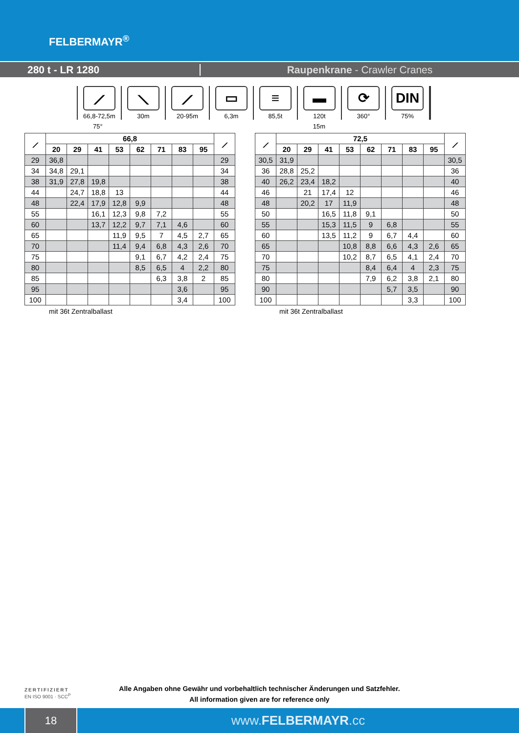FELBERMAYR<sup>®</sup>
280 t - LR 1280 Raupenkrane - Crawler Cranes
⟋
66,8-72,5m
⟍
30m
⟋
20-95m
▭
6,3m
≡
85,5t
▬
120t
⟳
360°
DIN
75%
75° 15m
| ⟋ | 66,8 | | | | | | | | ⟋ |
| --- | --- | --- | --- | --- | --- | --- | --- | --- | --- |
| | 20 | 29 | 41 | 53 | 62 | 71 | 83 | 95 | |
| 29 | 36,8 | | | | | | | | 29 |
| 34 | 34,8 | 29,1 | | | | | | | 34 |
| 38 | 31,9 | 27,8 | 19,8 | | | | | | 38 |
| 44 | | 24,7 | 18,8 | 13 | | | | | 44 |
| 48 | | 22,4 | 17,9 | 12,8 | 9,9 | | | | 48 |
| 55 | | | 16,1 | 12,3 | 9,8 | 7,2 | | | 55 |
| 60 | | | 13,7 | 12,2 | 9,7 | 7,1 | 4,6 | | 60 |
| 65 | | | | 11,9 | 9,5 | 7 | 4,5 | 2,7 | 65 |
| 70 | | | | 11,4 | 9,4 | 6,8 | 4,3 | 2,6 | 70 |
| 75 | | | | | 9,1 | 6,7 | 4,2 | 2,4 | 75 |
| 80 | | | | | 8,5 | 6,5 | 4 | 2,2 | 80 |
| 85 | | | | | | 6,3 | 3,8 | 2 | 85 |
| 95 | | | | | | | 3,6 | | 95 |
| 100 | | | | | | | 3,4 | | 100 |
mit 36t Zentralballast
| ⟋ | 72,5 | | | | | | | | ⟋ |
| --- | --- | --- | --- | --- | --- | --- | --- | --- | --- |
| | 20 | 29 | 41 | 53 | 62 | 71 | 83 | 95 | |
| 30,5 | 31,9 | | | | | | | | 30,5 |
| 36 | 28,8 | 25,2 | | | | | | | 36 |
| 40 | 26,2 | 23,4 | 18,2 | | | | | | 40 |
| 46 | | 21 | 17,4 | 12 | | | | | 46 |
| 48 | | 20,2 | 17 | 11,9 | | | | | 48 |
| 50 | | | 16,5 | 11,8 | 9,1 | | | | 50 |
| 55 | | | 15,3 | 11,5 | 9 | 6,8 | | | 55 |
| 60 | | | 13,5 | 11,2 | 9 | 6,7 | 4,4 | | 60 |
| 65 | | | | 10,8 | 8,8 | 6,6 | 4,3 | 2,6 | 65 |
| 70 | | | | 10,2 | 8,7 | 6,5 | 4,1 | 2,4 | 70 |
| 75 | | | | | 8,4 | 6,4 | 4 | 2,3 | 75 |
| 80 | | | | | 7,9 | 6,2 | 3,8 | 2,1 | 80 |
| 90 | | | | | | 5,7 | 3,5 | | 90 |
| 100 | | | | | | | 3,3 | | 100 |
mit 36t Zentralballast
ZERTIFIZIERT
EN ISO 9001 · SCC<sup>P</sup>
Alle Angaben ohne Gewähr und vorbehaltlich technischer Änderungen und Satzfehler.
All information given are for reference only
18
www.FELBERMAYR.cc